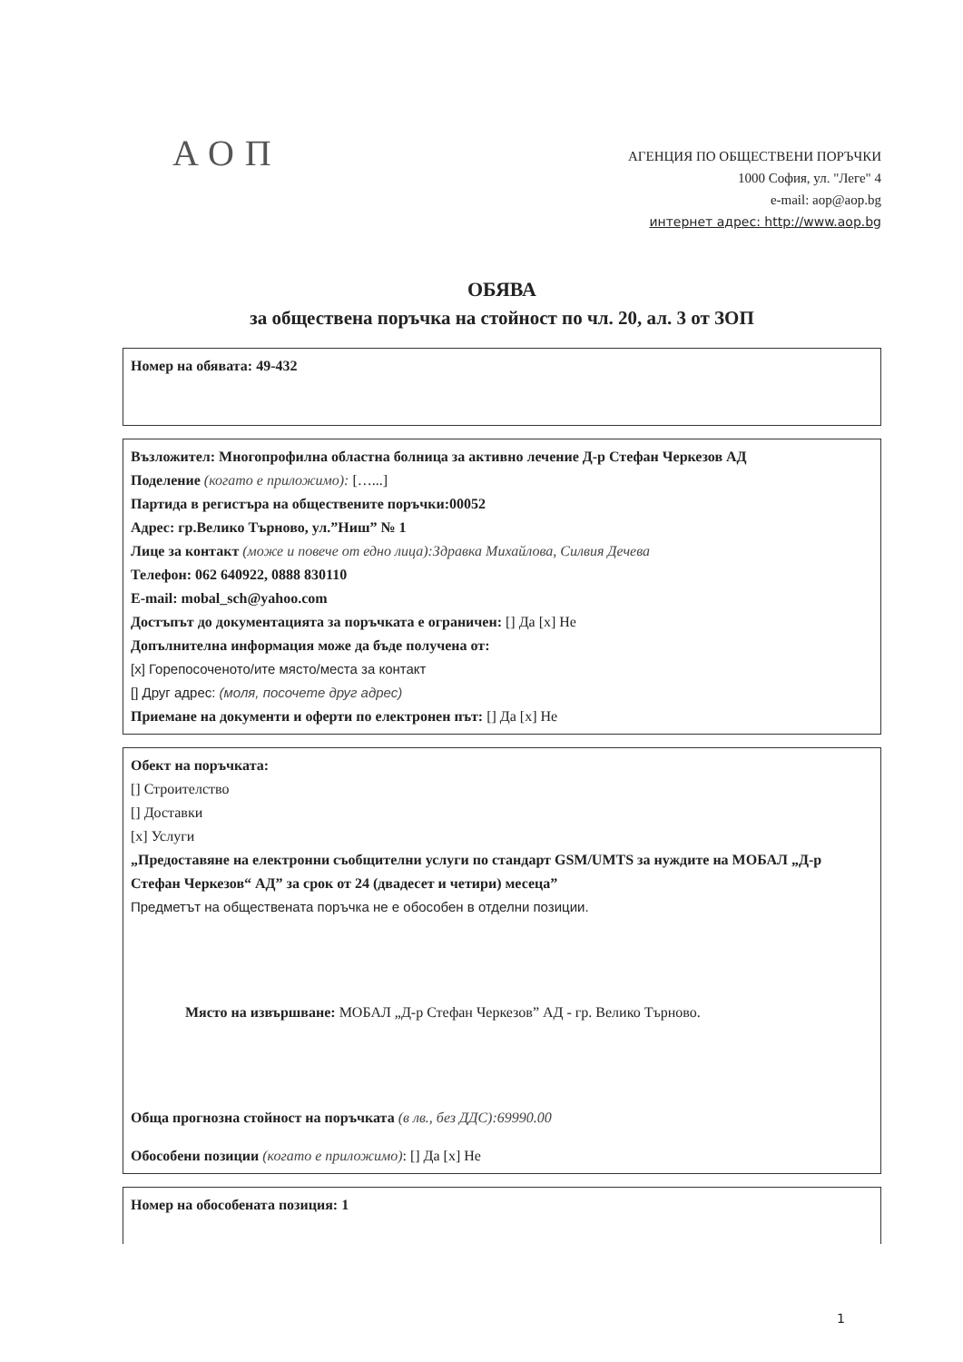АОП
АГЕНЦИЯ ПО ОБЩЕСТВЕНИ ПОРЪЧКИ
1000 София, ул. "Леге" 4
e-mail: aop@aop.bg
интернет адрес: http://www.aop.bg
ОБЯВА
за обществена поръчка на стойност по чл. 20, ал. 3 от ЗОП
Номер на обявата: 49-432
Възложител: Многопрофилна областна болница за активно лечение Д-р Стефан Черкезов АД
Поделение (когато е приложимо): […...]
Партида в регистъра на обществените поръчки:00052
Адрес: гр.Велико Търново, ул.”Ниш” № 1
Лице за контакт (може и повече от едно лица):Здравка Михайлова, Силвия Дечева
Телефон: 062 640922, 0888 830110
E-mail: mobal_sch@yahoo.com
Достъпът до документацията за поръчката е ограничен: [] Да [x] Не
Допълнителна информация може да бъде получена от:
[x] Горепосоченото/ите място/места за контакт
[] Друг адрес: (моля, посочете друг адрес)
Приемане на документи и оферти по електронен път: [] Да [x] Не
Обект на поръчката:
[] Строителство
[] Доставки
[x] Услуги
„Предоставяне на електронни съобщителни услуги по стандарт GSM/UMTS за нуждите на МОБАЛ „Д-р Стефан Черкезов“ АД” за срок от 24 (двадесет и четири) месеца”
Предметът на обществената поръчка не е обособен в отделни позиции.
Място на извършване: МОБАЛ „Д-р Стефан Черкезов” АД - гр. Велико Търново.
Обща прогнозна стойност на поръчката (в лв., без ДДС):69990.00
Обособени позиции (когато е приложимо): [] Да [x] Не
Номер на обособената позиция: 1
1